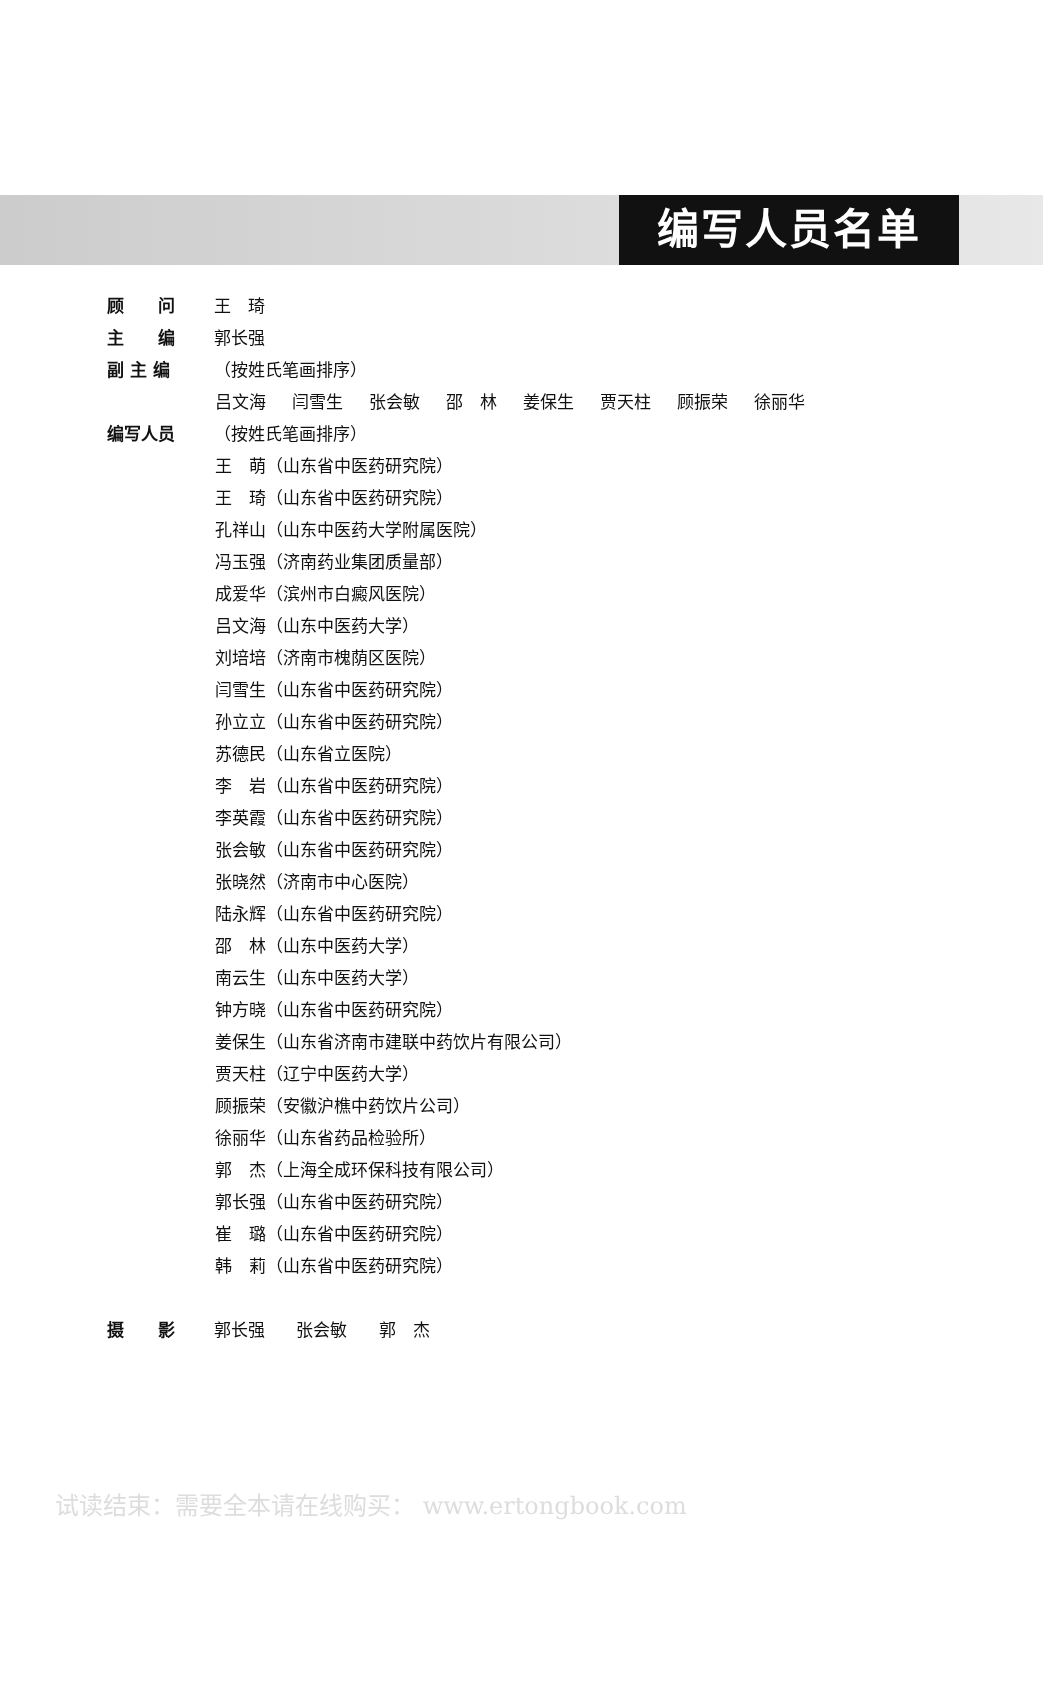编写人员名单
顾　　问 王　琦
主　　编 郭长强
副 主 编 （按姓氏笔画排序）
吕文海 闫雪生 张会敏 邵　林 姜保生 贾天柱 顾振荣 徐丽华
编写人员 （按姓氏笔画排序）
王　萌（山东省中医药研究院）
王　琦（山东省中医药研究院）
孔祥山（山东中医药大学附属医院）
冯玉强（济南药业集团质量部）
成爱华（滨州市白癜风医院）
吕文海（山东中医药大学）
刘培培（济南市槐荫区医院）
闫雪生（山东省中医药研究院）
孙立立（山东省中医药研究院）
苏德民（山东省立医院）
李　岩（山东省中医药研究院）
李英霞（山东省中医药研究院）
张会敏（山东省中医药研究院）
张晓然（济南市中心医院）
陆永辉（山东省中医药研究院）
邵　林（山东中医药大学）
南云生（山东中医药大学）
钟方晓（山东省中医药研究院）
姜保生（山东省济南市建联中药饮片有限公司）
贾天柱（辽宁中医药大学）
顾振荣（安徽沪樵中药饮片公司）
徐丽华（山东省药品检验所）
郭　杰（上海全成环保科技有限公司）
郭长强（山东省中医药研究院）
崔　璐（山东省中医药研究院）
韩　莉（山东省中医药研究院）
摄　　影 郭长强 张会敏 郭　杰
试读结束：需要全本请在线购买： www.ertongbook.com